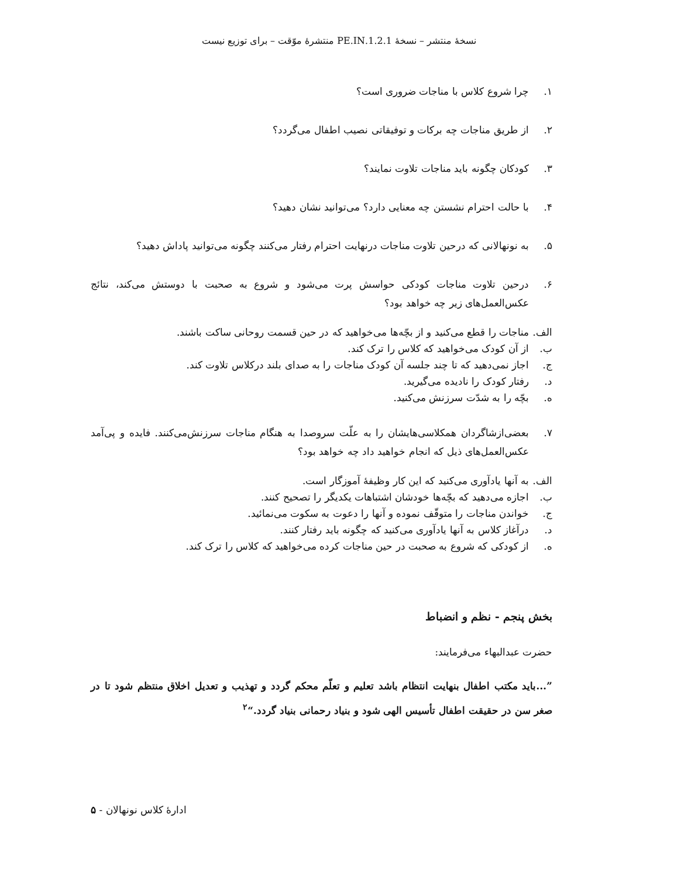نسخهٔ منتشر – نسخهٔ 1.2.1.PE.IN منتشرهٔ موّقت – برای توزیع نیست
۱. چرا شروع کلاس با مناجات ضروری است؟
۲. از طریق مناجات چه برکات و توفیقاتی نصیب اطفال می‌گردد؟
۳. کودکان چگونه باید مناجات تلاوت نمایند؟
۴. با حالت احترام نشستن چه معنایی دارد؟ می‌توانید نشان دهید؟
۵. به نونهالانی که درحین تلاوت مناجات درنهایت احترام رفتار می‌کنند چگونه می‌توانید پاداش دهید؟
۶. درحین تلاوت مناجات کودکی حواسش پرت می‌شود و شروع به صحبت با دوستش می‌کند، نتائج عکس‌العمل‌های زیر چه خواهد بود؟
الف. مناجات را قطع می‌کنید و از بچّه‌ها می‌خواهید که در حین قسمت روحانی ساکت باشند.
ب. از آن کودک می‌خواهید که کلاس را ترک کند.
ج. اجاز نمی‌دهید که تا چند جلسه آن کودک مناجات را به صدای بلند درکلاس تلاوت کند.
د. رفتار کودک را نادیده می‌گیرید.
ه. بچّه را به شدّت سرزنش می‌کنید.
۷. بعضی‌ازشاگردان همکلاسی‌هایشان را به علّت سروصدا به هنگام مناجات سرزنش‌می‌کنند. فایده و پی‌آمد عکس‌العمل‌های ذیل که انجام خواهید داد چه خواهد بود؟
الف. به آنها یادآوری می‌کنید که این کار وظیفهٔ آموزگار است.
ب. اجازه می‌دهید که بچّه‌ها خودشان اشتباهات یکدیگر را تصحیح کنند.
ج. خواندن مناجات را متوقّف نموده و آنها را دعوت به سکوت می‌نمائید.
د. درآغاز کلاس به آنها یادآوری می‌کنید که چگونه باید رفتار کنند.
ه. از کودکی که شروع به صحبت در حین مناجات کرده می‌خواهید که کلاس را ترک کند.
بخش پنجم - نظم و انضباط
حضرت عبدالبهاء می‌فرمایند:
”...باید مکتب اطفال بنهایت انتظام باشد تعلیم و تعلّم محکم گردد و تهذیب و تعدیل اخلاق منتظم شود تا در صغر سن در حقیقت اطفال تأسیس الهی شود و بنیاد رحمانی بنیاد گردد.“<sup>۲</sup>
ادارهٔ کلاس نونهالان - ۵